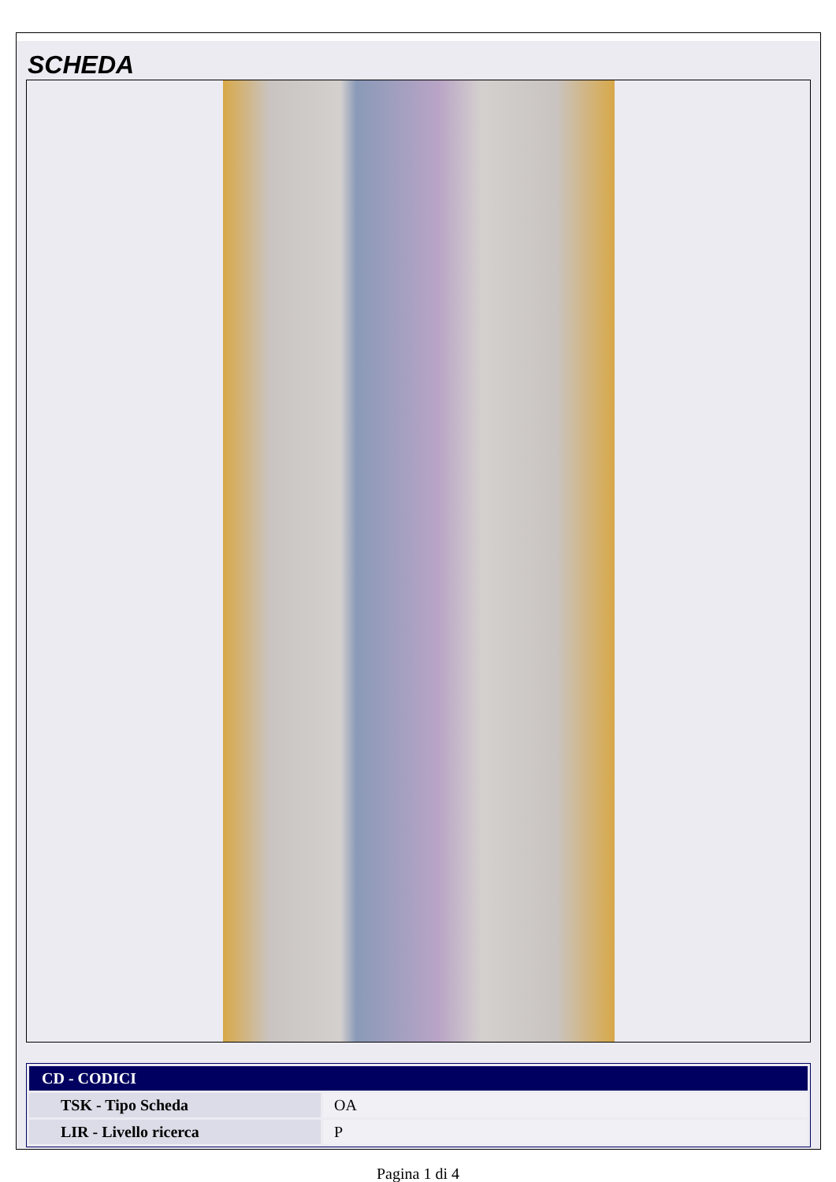SCHEDA
| CD - CODICI | |
| --- | --- |
| TSK - Tipo Scheda | OA |
| LIR - Livello ricerca | P |
Pagina 1 di 4